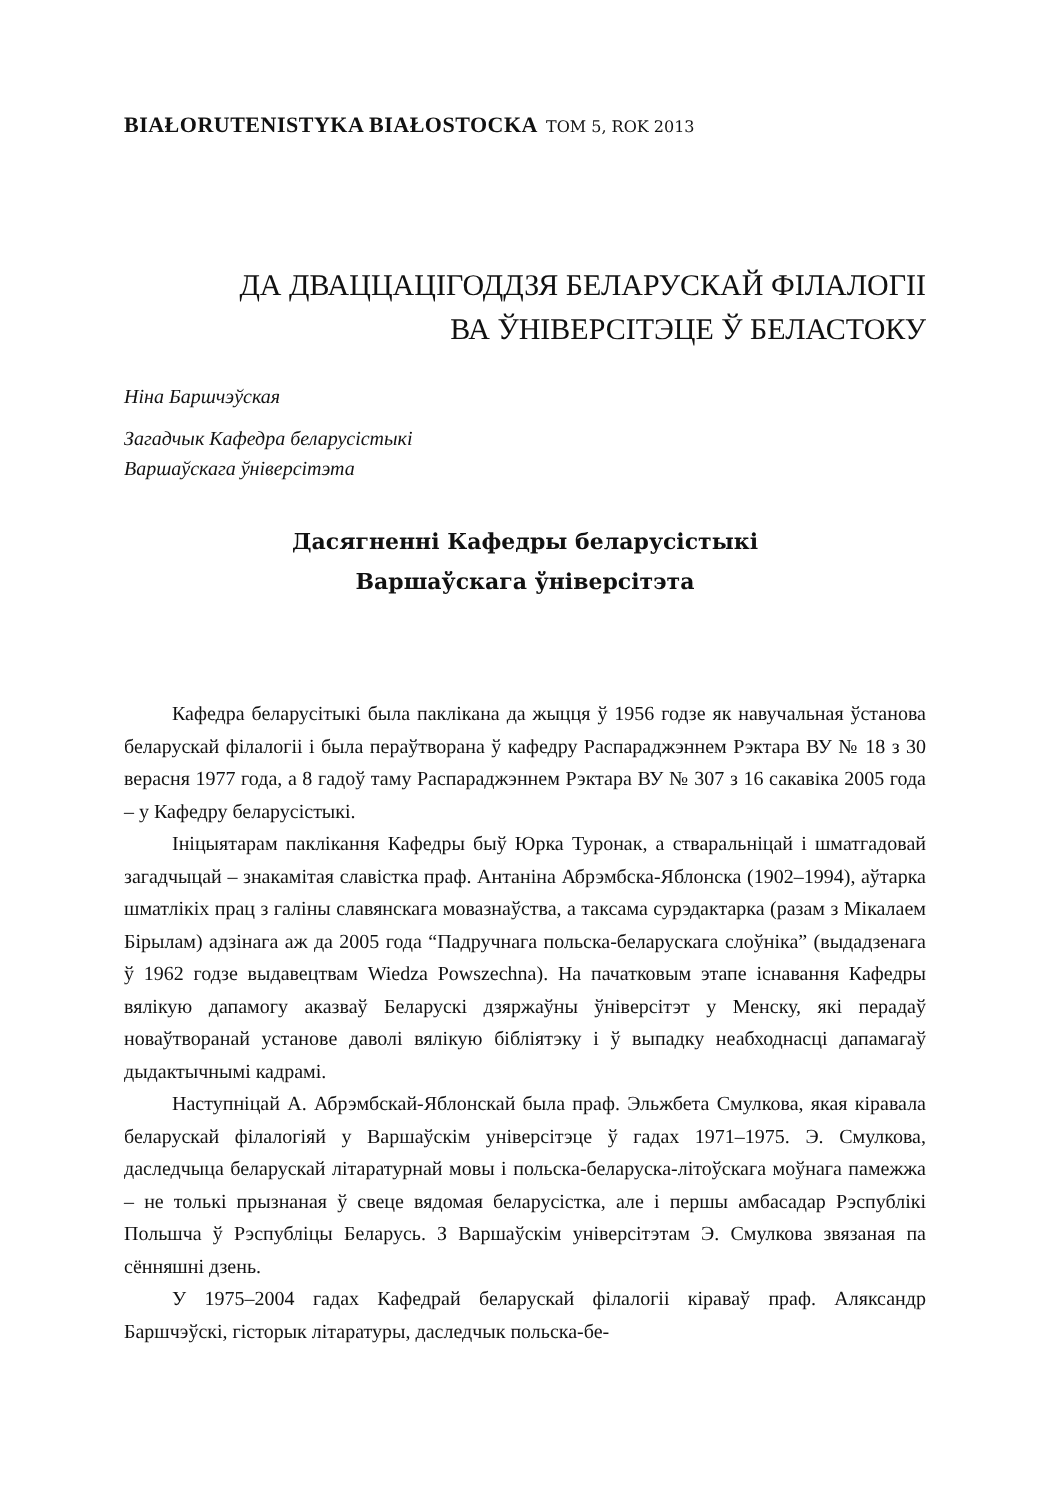BIAŁORUTENISTYKA BIAŁOSTOCKA TOM 5, ROK 2013
ДА ДВАЦЦАЦІГОДДЗЯ БЕЛАРУСКАЙ ФІЛАЛОГІІ
ВА ЎНІВЕРСІТЭЦЕ Ў БЕЛАСТОКУ
Ніна Баршчэўская
Загадчык Кафедра беларусістыкі
Варшаўскага ўніверсітэта
Дасягненні Кафедры беларусістыкі
Варшаўскага ўніверсітэта
Кафедра беларусітыкі была паклікана да жыцця ў 1956 годзе як навучальная ўстанова беларускай філалогіі і была пераўтворана ў кафедру Распараджэннем Рэктара ВУ № 18 з 30 верасня 1977 года, а 8 гадоў таму Распараджэннем Рэктара ВУ № 307 з 16 сакавіка 2005 года – у Кафедру беларусістыкі.
Ініцыятарам паклікання Кафедры быў Юрка Туронак, а стваральніцай і шматгадовай загадчыцай – знакамітая славістка праф. Антаніна Абрэмбска-Яблонска (1902–1994), аўтарка шматлікіх прац з галіны славянскага мовазнаўства, а таксама сурэдактарка (разам з Мікалаем Бірылам) адзінага аж да 2005 года “Падручнага польска-беларускага слоўніка” (выдадзенага ў 1962 годзе выдавецтвам Wiedza Powszechna). На пачатковым этапе існавання Кафедры вялікую дапамогу аказваў Беларускі дзяржаўны ўніверсітэт у Менску, які перадаў новаўтворанай установе даволі вялікую бібліятэку і ў выпадку неабходнасці дапамагаў дыдактычнымі кадрамі.
Наступніцай А. Абрэмбскай-Яблонскай была праф. Эльжбета Смулкова, якая кіравала беларускай філалогіяй у Варшаўскім універсітэце ў гадах 1971–1975. Э. Смулкова, даследчыца беларускай літаратурнай мовы і польска-беларуска-літоўскага моўнага памежжа – не толькі прызнаная ў свеце вядомая беларусістка, але і першы амбасадар Рэспублікі Польшча ў Рэспубліцы Беларусь. З Варшаўскім універсітэтам Э. Смулкова звязаная па сённяшні дзень.
У 1975–2004 гадах Кафедрай беларускай філалогіі кіраваў праф. Аляксандр Баршчэўскі, гісторык літаратуры, даследчык польска-бе-